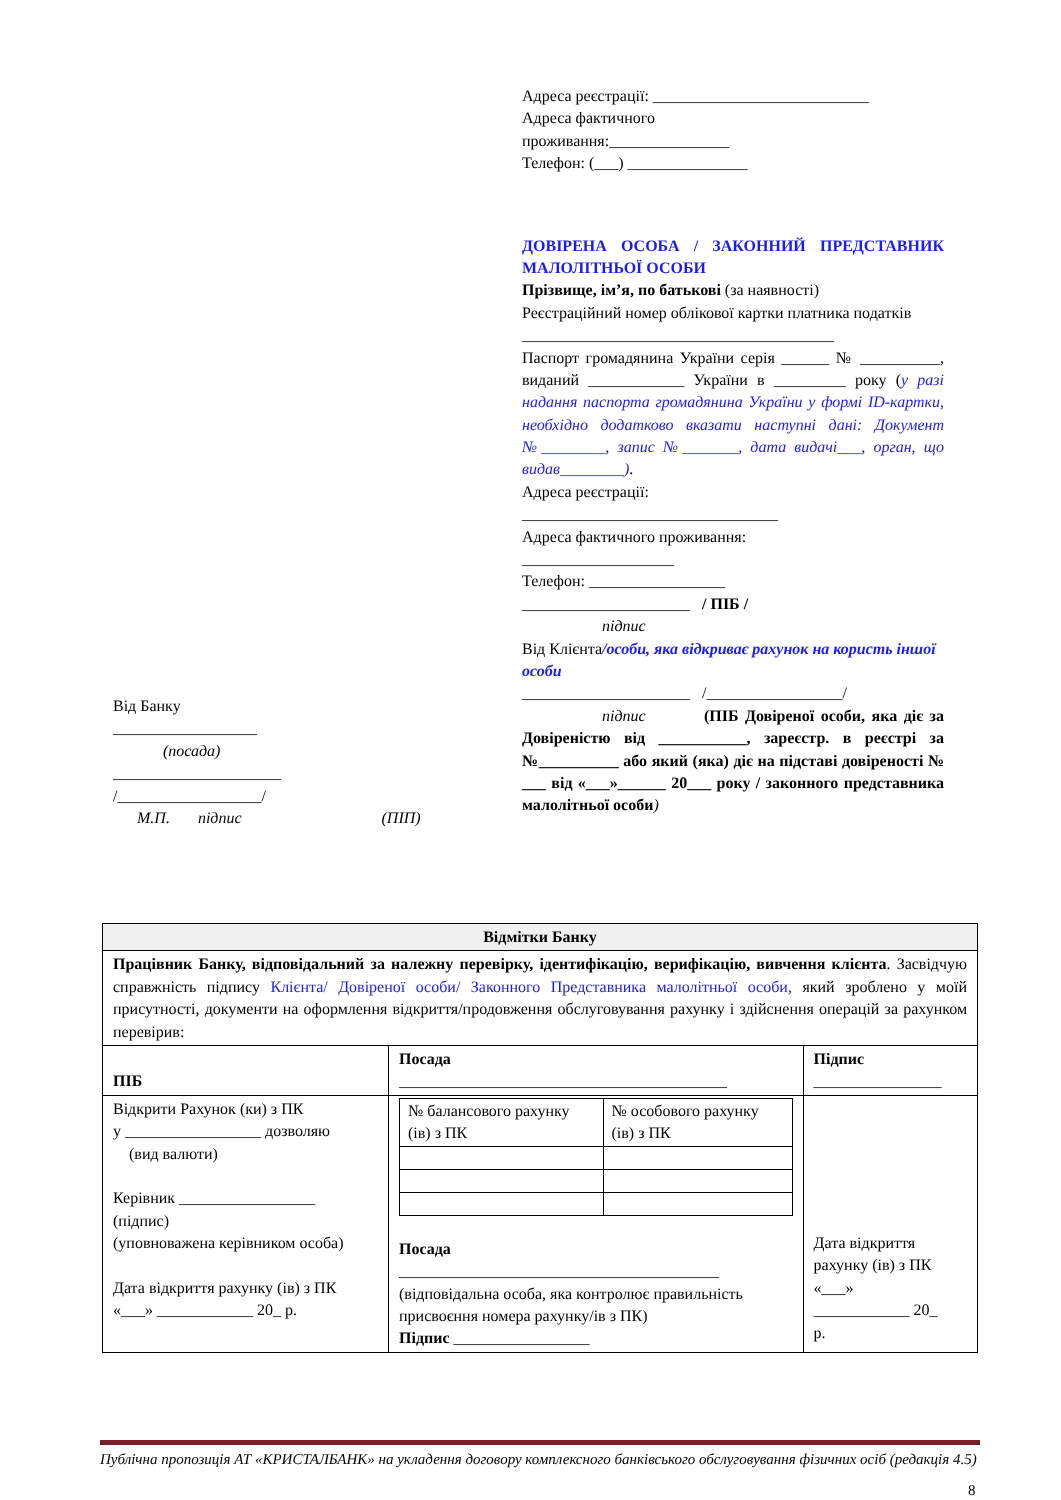Адреса реєстрації: ___________________________
Адреса фактичного
проживання:_______________
Телефон: (___) _______________
ДОВІРЕНА ОСОБА / ЗАКОННИЙ ПРЕДСТАВНИК МАЛОЛІТНЬОЇ ОСОБИ
Прізвище, ім’я, по батькові (за наявності)
Реєстраційний номер облікової картки платника податків
_______________________________________
Паспорт громадянина України серія ______ № __________, виданий ____________ України в _________ року (у разі надання паспорта громадянина України у формі ID-картки, необхідно додатково вказати наступні дані: Документ №________, запис №_______, дата видачі___, орган, що видав________).
Адреса реєстрації:
________________________________
Адреса фактичного проживання:
___________________
Телефон: _________________
_____________________ / ПІБ /
підпис
Від Клієнта/особи, яка відкриває рахунок на користь іншої особи
_____________________ /_________________/
підпис (ПІБ Довіреної особи, яка діє за Довіреністю від ___________, зареєстр. в реєстрі за №__________ або який (яка) діє на підставі довіреності № ___ від «___»______ 20___ року / законного представника малолітньої особи)
Від Банку
__________________
(посада)
_____________________
/__________________/
М.П. підпис (ПІП)
| Відмітки Банку | | |
| --- | --- | --- |
| Працівник Банку, відповідальний за належну перевірку, ідентифікацію, верифікацію, вивчення клієнта . Засвідчую справжність підпису Клієнта/ Довіреної особи/ Законного Представника малолітньої особи, який зроблено у моїй присутності, документи на оформлення відкриття/продовження обслуговування рахунку і здійснення операцій за рахунком перевірив: | | |
| ПІБ | Посада _________________________________________ | Підпис ________________ |
| Відкрити Рахунок (ки) з ПК у _________________ дозволяю (вид валюти) Керівник _________________ (підпис) (уповноважена керівником особа) Дата відкриття рахунку (ів) з ПК «___» ____________ 20_ р. | / № балансового рахунку (ів) з ПК / № особового рахунку (ів) з ПК / Посада ________________________________________ (відповідальна особа, яка контролює правильність присвоєння номера рахунку/ів з ПК) Підпис _________________ | Дата відкриття рахунку (ів) з ПК «___» ____________ 20_ р. |
Публічна пропозиція АТ «КРИСТАЛБАНК» на укладення договору комплексного банківського обслуговування фізичних осіб (редакція 4.5)
8